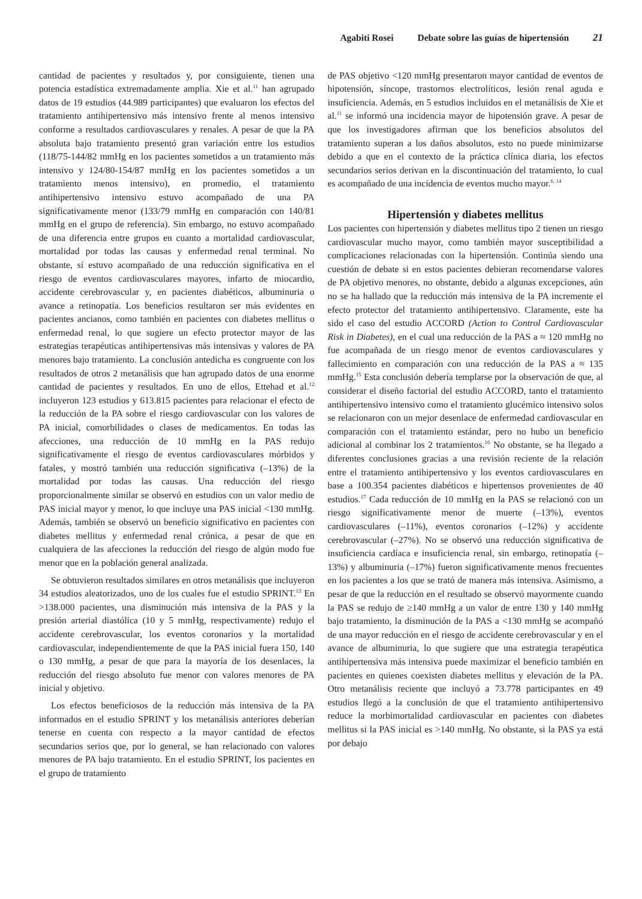Agabiti Rosei Debate sobre las guías de hipertensión 21
cantidad de pacientes y resultados y, por consiguiente, tienen una potencia estadística extremadamente amplia. Xie et al.<sup>11</sup> han agrupado datos de 19 estudios (44.989 participantes) que evaluaron los efectos del tratamiento antihipertensivo más intensivo frente al menos intensivo conforme a resultados cardiovasculares y renales. A pesar de que la PA absoluta bajo tratamiento presentó gran variación entre los estudios (118/75-144/82 mmHg en los pacientes sometidos a un tratamiento más intensivo y 124/80-154/87 mmHg en los pacientes sometidos a un tratamiento menos intensivo), en promedio, el tratamiento antihipertensivo intensivo estuvo acompañado de una PA significativamente menor (133/79 mmHg en comparación con 140/81 mmHg en el grupo de referencia). Sin embargo, no estuvo acompañado de una diferencia entre grupos en cuanto a mortalidad cardiovascular, mortalidad por todas las causas y enfermedad renal terminal. No obstante, sí estuvo acompañado de una reducción significativa en el riesgo de eventos cardiovasculares mayores, infarto de miocardio, accidente cerebrovascular y, en pacientes diabéticos, albuminuria o avance a retinopatía. Los beneficios resultaron ser más evidentes en pacientes ancianos, como también en pacientes con diabetes mellitus o enfermedad renal, lo que sugiere un efecto protector mayor de las estrategias terapéuticas antihipertensivas más intensivas y valores de PA menores bajo tratamiento. La conclusión antedicha es congruente con los resultados de otros 2 metanálisis que han agrupado datos de una enorme cantidad de pacientes y resultados. En uno de ellos, Ettehad et al.<sup>12</sup> incluyeron 123 estudios y 613.815 pacientes para relacionar el efecto de la reducción de la PA sobre el riesgo cardiovascular con los valores de PA inicial, comorbilidades o clases de medicamentos. En todas las afecciones, una reducción de 10 mmHg en la PAS redujo significativamente el riesgo de eventos cardiovasculares mórbidos y fatales, y mostró también una reducción significativa (–13%) de la mortalidad por todas las causas. Una reducción del riesgo proporcionalmente similar se observó en estudios con un valor medio de PAS inicial mayor y menor, lo que incluye una PAS inicial <130 mmHg. Además, también se observó un beneficio significativo en pacientes con diabetes mellitus y enfermedad renal crónica, a pesar de que en cualquiera de las afecciones la reducción del riesgo de algún modo fue menor que en la población general analizada.
Se obtuvieron resultados similares en otros metanálisis que incluyeron 34 estudios aleatorizados, uno de los cuales fue el estudio SPRINT.<sup>13</sup> En >138.000 pacientes, una disminución más intensiva de la PAS y la presión arterial diastólica (10 y 5 mmHg, respectivamente) redujo el accidente cerebrovascular, los eventos coronarios y la mortalidad cardiovascular, independientemente de que la PAS inicial fuera 150, 140 o 130 mmHg, a pesar de que para la mayoría de los desenlaces, la reducción del riesgo absoluto fue menor con valores menores de PA inicial y objetivo.
Los efectos beneficiosos de la reducción más intensiva de la PA informados en el estudio SPRINT y los metanálisis anteriores deberían tenerse en cuenta con respecto a la mayor cantidad de efectos secundarios serios que, por lo general, se han relacionado con valores menores de PA bajo tratamiento. En el estudio SPRINT, los pacientes en el grupo de tratamiento
de PAS objetivo <120 mmHg presentaron mayor cantidad de eventos de hipotensión, síncope, trastornos electrolíticos, lesión renal aguda e insuficiencia. Además, en 5 estudios incluidos en el metanálisis de Xie et al.<sup>11</sup> se informó una incidencia mayor de hipotensión grave. A pesar de que los investigadores afirman que los beneficios absolutos del tratamiento superan a los daños absolutos, esto no puede minimizarse debido a que en el contexto de la práctica clínica diaria, los efectos secundarios serios derivan en la discontinuación del tratamiento, lo cual es acompañado de una incidencia de eventos mucho mayor.<sup>6, 14</sup>
Hipertensión y diabetes mellitus
Los pacientes con hipertensión y diabetes mellitus tipo 2 tienen un riesgo cardiovascular mucho mayor, como también mayor susceptibilidad a complicaciones relacionadas con la hipertensión. Continúa siendo una cuestión de debate si en estos pacientes debieran recomendarse valores de PA objetivo menores, no obstante, debido a algunas excepciones, aún no se ha hallado que la reducción más intensiva de la PA incremente el efecto protector del tratamiento antihipertensivo. Claramente, este ha sido el caso del estudio ACCORD (Action to Control Cardiovascular Risk in Diabetes), en el cual una reducción de la PAS a ≈ 120 mmHg no fue acompañada de un riesgo menor de eventos cardiovasculares y fallecimiento en comparación con una reducción de la PAS a ≈ 135 mmHg.<sup>15</sup> Esta conclusión debería templarse por la observación de que, al considerar el diseño factorial del estudio ACCORD, tanto el tratamiento antihipertensivo intensivo como el tratamiento glucémico intensivo solos se relacionaron con un mejor desenlace de enfermedad cardiovascular en comparación con el tratamiento estándar, pero no hubo un beneficio adicional al combinar los 2 tratamientos.<sup>16</sup> No obstante, se ha llegado a diferentes conclusiones gracias a una revisión reciente de la relación entre el tratamiento antihipertensivo y los eventos cardiovasculares en base a 100.354 pacientes diabéticos e hipertensos provenientes de 40 estudios.<sup>17</sup> Cada reducción de 10 mmHg en la PAS se relacionó con un riesgo significativamente menor de muerte (–13%), eventos cardiovasculares (–11%), eventos coronarios (–12%) y accidente cerebrovascular (–27%). No se observó una reducción significativa de insuficiencia cardíaca e insuficiencia renal, sin embargo, retinopatía (–13%) y albuminuria (–17%) fueron significativamente menos frecuentes en los pacientes a los que se trató de manera más intensiva. Asimismo, a pesar de que la reducción en el resultado se observó mayormente cuando la PAS se redujo de ≥140 mmHg a un valor de entre 130 y 140 mmHg bajo tratamiento, la disminución de la PAS a <130 mmHg se acompañó de una mayor reducción en el riesgo de accidente cerebrovascular y en el avance de albuminuria, lo que sugiere que una estrategia terapéutica antihipertensiva más intensiva puede maximizar el beneficio también en pacientes en quienes coexisten diabetes mellitus y elevación de la PA. Otro metanálisis reciente que incluyó a 73.778 participantes en 49 estudios llegó a la conclusión de que el tratamiento antihipertensivo reduce la morbimortalidad cardiovascular en pacientes con diabetes mellitus si la PAS inicial es >140 mmHg. No obstante, si la PAS ya está por debajo